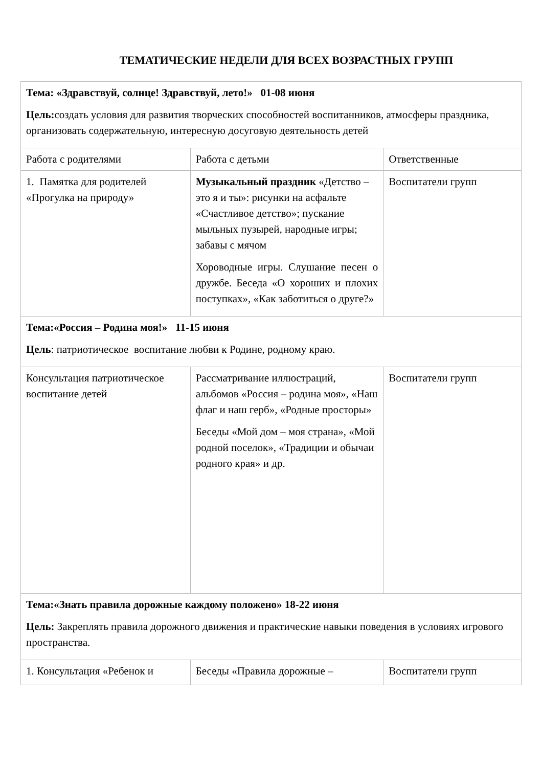ТЕМАТИЧЕСКИЕ НЕДЕЛИ ДЛЯ ВСЕХ ВОЗРАСТНЫХ ГРУПП
| Тема: «Здравствуй, солнце! Здравствуй, лето!» 01-08 июня Цель: создать условия для развития творческих способностей воспитанников, атмосферы праздника, организовать содержательную, интересную досуговую деятельность детей | | |
| Работа с родителями | Работа с детьми | Ответственные |
| 1. Памятка для родителей «Прогулка на природу» | Музыкальный праздник «Детство – это я и ты»: рисунки на асфальте «Счастливое детство»; пускание мыльных пузырей, народные игры; забавы с мячом Хороводные игры. Слушание песен о дружбе. Беседа «О хороших и плохих поступках», «Как заботиться о друге?» | Воспитатели групп |
| Тема:«Россия – Родина моя!» 11-15 июня Цель : патриотическое воспитание любви к Родине, родному краю. | | |
| Консультация патриотическое воспитание детей | Рассматривание иллюстраций, альбомов «Россия – родина моя», «Наш флаг и наш герб», «Родные просторы» Беседы «Мой дом – моя страна», «Мой родной поселок», «Традиции и обычаи родного края» и др. | Воспитатели групп |
| Тема:«Знать правила дорожные каждому положено» 18-22 июня Цель: Закреплять правила дорожного движения и практические навыки поведения в условиях игрового пространства. | | |
| 1. Консультация «Ребенок и | Беседы «Правила дорожные – | Воспитатели групп |